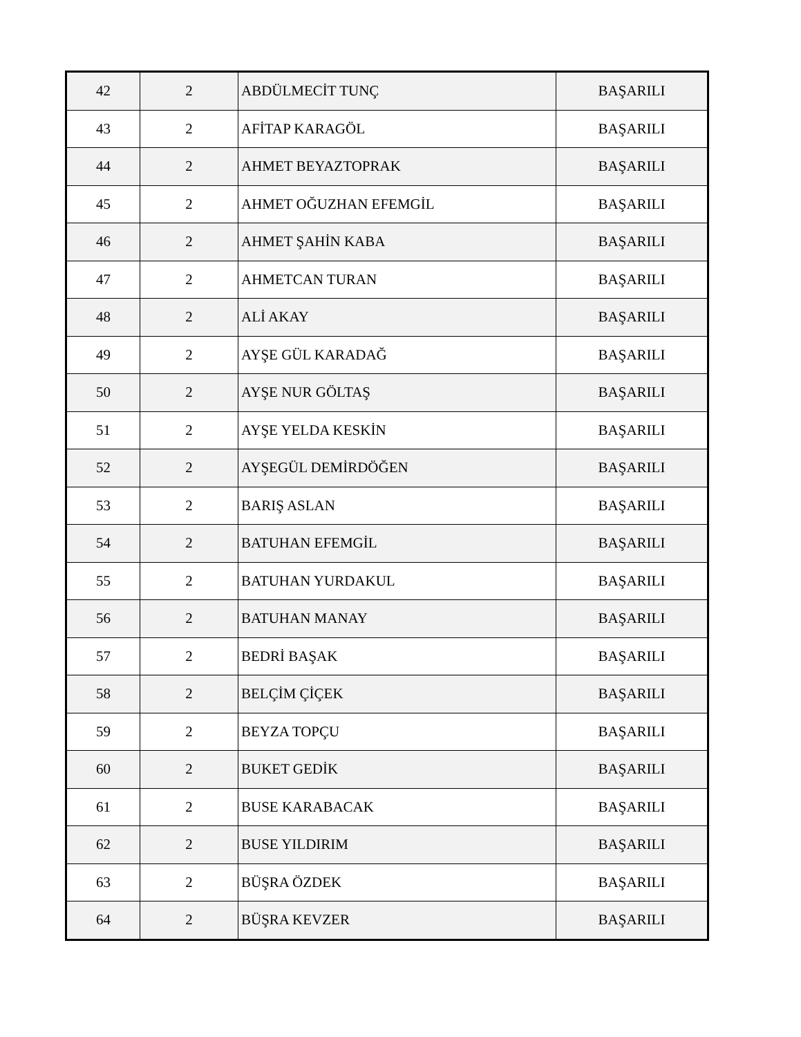| 42 | 2 | ABDÜLMECİT TUNÇ | BAŞARILI |
| 43 | 2 | AFİTAP KARAGÖL | BAŞARILI |
| 44 | 2 | AHMET BEYAZTOPRAK | BAŞARILI |
| 45 | 2 | AHMET OĞUZHAN EFEMGİL | BAŞARILI |
| 46 | 2 | AHMET ŞAHİN KABA | BAŞARILI |
| 47 | 2 | AHMETCAN TURAN | BAŞARILI |
| 48 | 2 | ALİ AKAY | BAŞARILI |
| 49 | 2 | AYŞE GÜL KARADAĞ | BAŞARILI |
| 50 | 2 | AYŞE NUR GÖLTAŞ | BAŞARILI |
| 51 | 2 | AYŞE YELDA KESKİN | BAŞARILI |
| 52 | 2 | AYŞEGÜL DEMİRDÖĞEN | BAŞARILI |
| 53 | 2 | BARIŞ ASLAN | BAŞARILI |
| 54 | 2 | BATUHAN EFEMGİL | BAŞARILI |
| 55 | 2 | BATUHAN YURDAKUL | BAŞARILI |
| 56 | 2 | BATUHAN MANAY | BAŞARILI |
| 57 | 2 | BEDRİ BAŞAK | BAŞARILI |
| 58 | 2 | BELÇİM ÇİÇEK | BAŞARILI |
| 59 | 2 | BEYZA TOPÇU | BAŞARILI |
| 60 | 2 | BUKET GEDİK | BAŞARILI |
| 61 | 2 | BUSE KARABACAK | BAŞARILI |
| 62 | 2 | BUSE YILDIRIM | BAŞARILI |
| 63 | 2 | BÜŞRA ÖZDEK | BAŞARILI |
| 64 | 2 | BÜŞRA KEVZER | BAŞARILI |